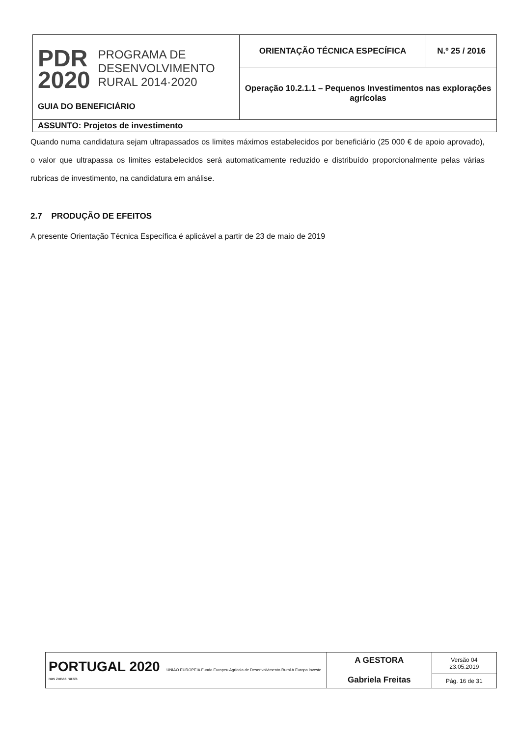| PDR 2020 PROGRAMA DE DESENVOLVIMENTO RURAL 2014·2020 GUIA DO BENEFICIÁRIO | ORIENTAÇÃO TÉCNICA ESPECÍFICA | N.º 25 / 2016 |
| | Operação 10.2.1.1 – Pequenos Investimentos nas explorações agrícolas | |
| ASSUNTO: Projetos de investimento | | |
Quando numa candidatura sejam ultrapassados os limites máximos estabelecidos por beneficiário (25 000 € de apoio aprovado), o valor que ultrapassa os limites estabelecidos será automaticamente reduzido e distribuído proporcionalmente pelas várias rubricas de investimento, na candidatura em análise.
2.7 PRODUÇÃO DE EFEITOS
A presente Orientação Técnica Específica é aplicável a partir de 23 de maio de 2019
| PORTUGAL 2020 UNIÃO EUROPEIA Fundo Europeu Agrícola de Desenvolvimento Rural A Europa investe nas zonas rurais | A GESTORA Gabriela Freitas | Versão 04 23.05.2019 |
| | | Pág. 16 de 31 |